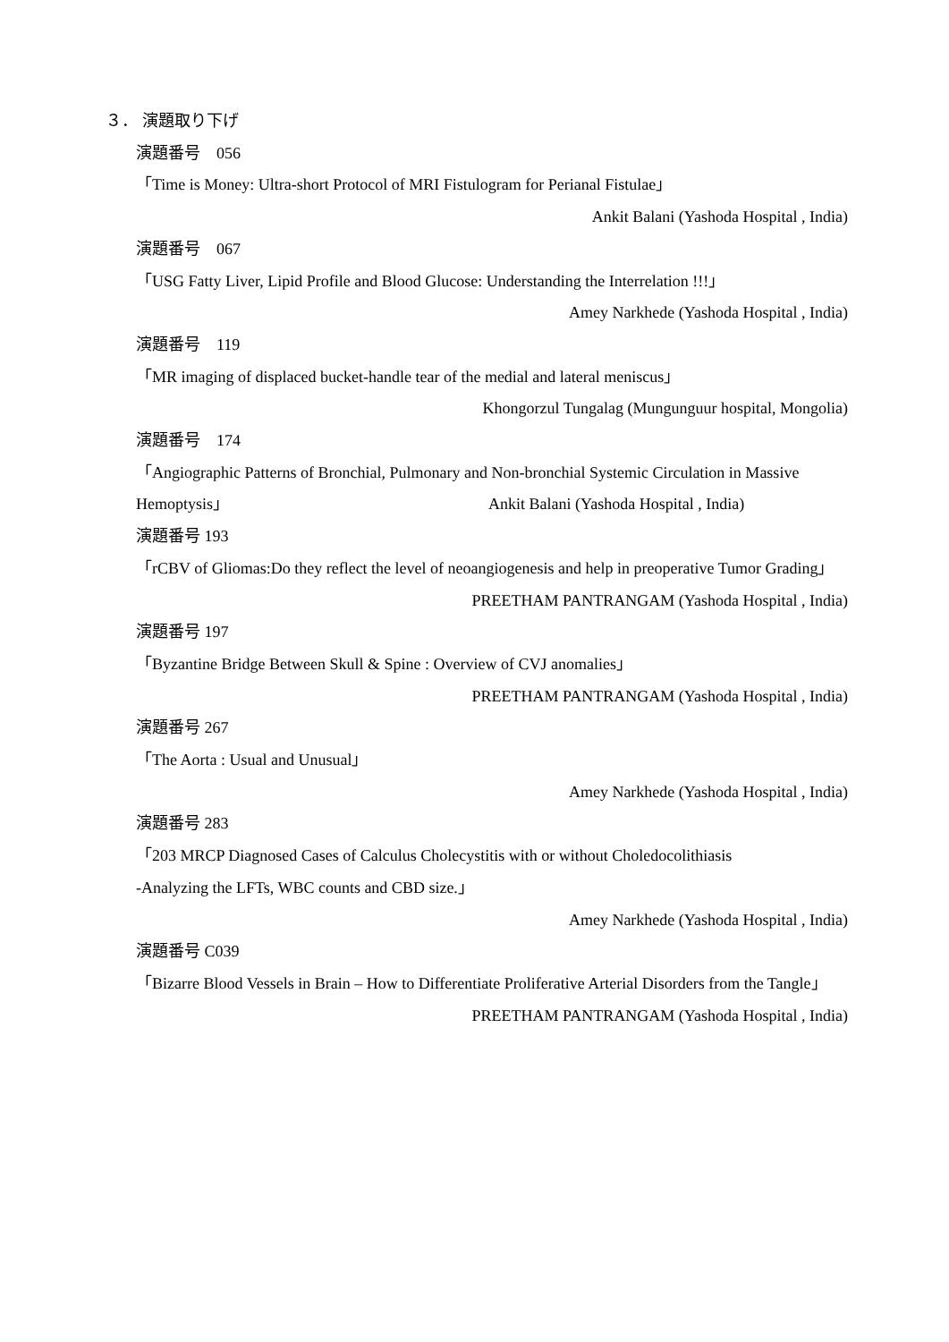３． 演題取り下げ
演題番号　056
「Time is Money: Ultra-short Protocol of MRI Fistulogram for Perianal Fistulae」
Ankit Balani (Yashoda Hospital , India)
演題番号　067
「USG Fatty Liver, Lipid Profile and Blood Glucose: Understanding the Interrelation !!!」
Amey Narkhede (Yashoda Hospital , India)
演題番号　119
「MR imaging of displaced bucket-handle tear of the medial and lateral meniscus」
Khongorzul Tungalag (Mungunguur hospital, Mongolia)
演題番号　174
「Angiographic Patterns of Bronchial, Pulmonary and Non-bronchial Systemic Circulation in Massive
Hemoptysis」 Ankit Balani (Yashoda Hospital , India)
演題番号 193
「rCBV of Gliomas:Do they reflect the level of neoangiogenesis and help in preoperative Tumor Grading」
PREETHAM PANTRANGAM (Yashoda Hospital , India)
演題番号 197
「Byzantine Bridge Between Skull & Spine : Overview of CVJ anomalies」
PREETHAM PANTRANGAM (Yashoda Hospital , India)
演題番号 267
「The Aorta : Usual and Unusual」
Amey Narkhede (Yashoda Hospital , India)
演題番号 283
「203 MRCP Diagnosed Cases of Calculus Cholecystitis with or without Choledocolithiasis
-Analyzing the LFTs, WBC counts and CBD size.」
Amey Narkhede (Yashoda Hospital , India)
演題番号 C039
「Bizarre Blood Vessels in Brain – How to Differentiate Proliferative Arterial Disorders from the Tangle」
PREETHAM PANTRANGAM (Yashoda Hospital , India)